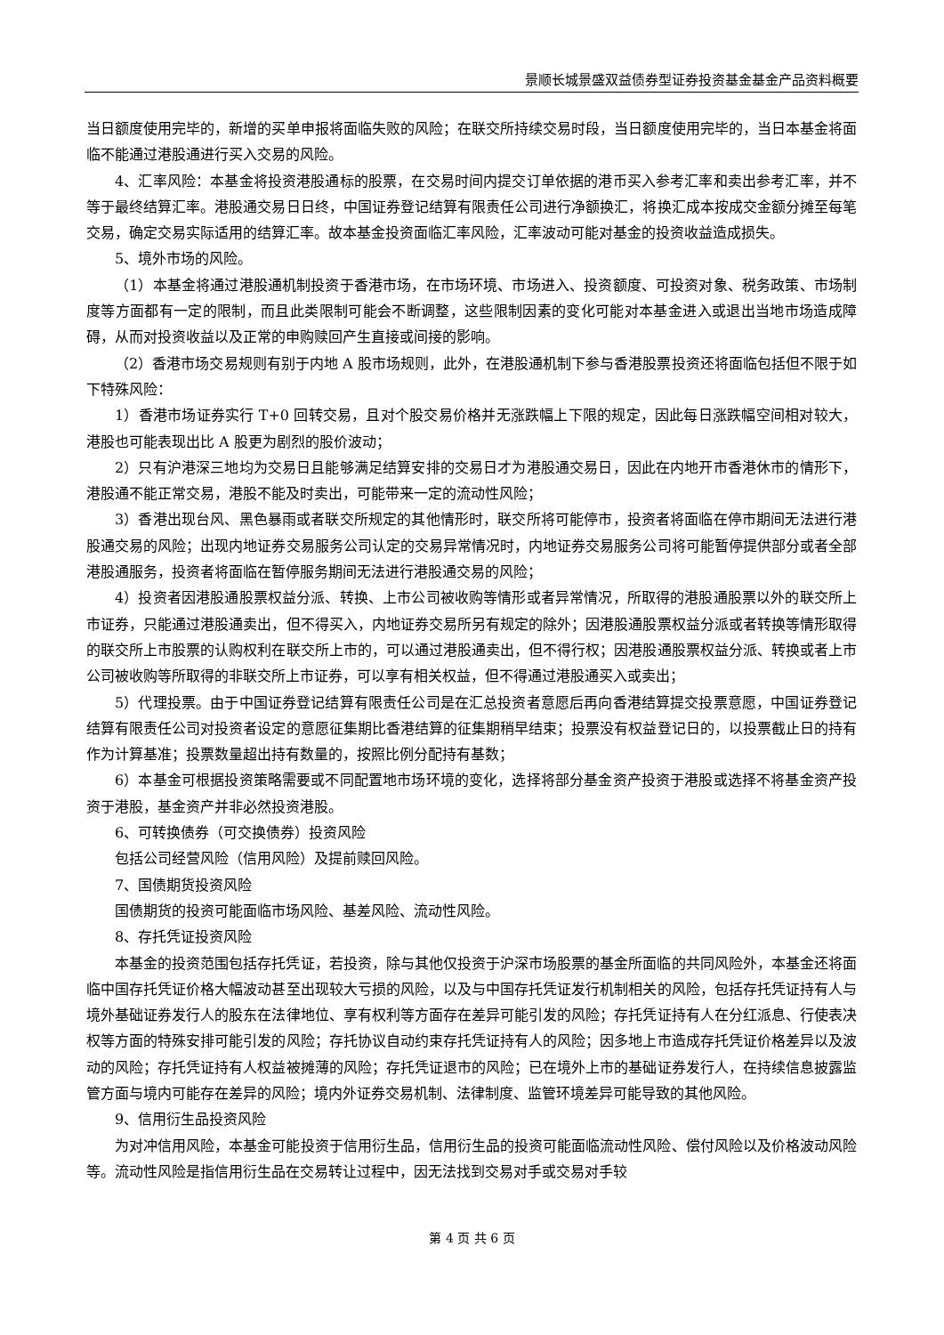景顺长城景盛双益债券型证券投资基金基金产品资料概要
当日额度使用完毕的，新增的买单申报将面临失败的风险；在联交所持续交易时段，当日额度使用完毕的，当日本基金将面临不能通过港股通进行买入交易的风险。
4、汇率风险：本基金将投资港股通标的股票，在交易时间内提交订单依据的港币买入参考汇率和卖出参考汇率，并不等于最终结算汇率。港股通交易日日终，中国证券登记结算有限责任公司进行净额换汇，将换汇成本按成交金额分摊至每笔交易，确定交易实际适用的结算汇率。故本基金投资面临汇率风险，汇率波动可能对基金的投资收益造成损失。
5、境外市场的风险。
（1）本基金将通过港股通机制投资于香港市场，在市场环境、市场进入、投资额度、可投资对象、税务政策、市场制度等方面都有一定的限制，而且此类限制可能会不断调整，这些限制因素的变化可能对本基金进入或退出当地市场造成障碍，从而对投资收益以及正常的申购赎回产生直接或间接的影响。
（2）香港市场交易规则有别于内地 A 股市场规则，此外，在港股通机制下参与香港股票投资还将面临包括但不限于如下特殊风险：
1）香港市场证券实行 T+0 回转交易，且对个股交易价格并无涨跌幅上下限的规定，因此每日涨跌幅空间相对较大，港股也可能表现出比 A 股更为剧烈的股价波动；
2）只有沪港深三地均为交易日且能够满足结算安排的交易日才为港股通交易日，因此在内地开市香港休市的情形下，港股通不能正常交易，港股不能及时卖出，可能带来一定的流动性风险；
3）香港出现台风、黑色暴雨或者联交所规定的其他情形时，联交所将可能停市，投资者将面临在停市期间无法进行港股通交易的风险；出现内地证券交易服务公司认定的交易异常情况时，内地证券交易服务公司将可能暂停提供部分或者全部港股通服务，投资者将面临在暂停服务期间无法进行港股通交易的风险；
4）投资者因港股通股票权益分派、转换、上市公司被收购等情形或者异常情况，所取得的港股通股票以外的联交所上市证券，只能通过港股通卖出，但不得买入，内地证券交易所另有规定的除外；因港股通股票权益分派或者转换等情形取得的联交所上市股票的认购权利在联交所上市的，可以通过港股通卖出，但不得行权；因港股通股票权益分派、转换或者上市公司被收购等所取得的非联交所上市证券，可以享有相关权益，但不得通过港股通买入或卖出；
5）代理投票。由于中国证券登记结算有限责任公司是在汇总投资者意愿后再向香港结算提交投票意愿，中国证券登记结算有限责任公司对投资者设定的意愿征集期比香港结算的征集期稍早结束；投票没有权益登记日的，以投票截止日的持有作为计算基准；投票数量超出持有数量的，按照比例分配持有基数；
6）本基金可根据投资策略需要或不同配置地市场环境的变化，选择将部分基金资产投资于港股或选择不将基金资产投资于港股，基金资产并非必然投资港股。
6、可转换债券（可交换债券）投资风险
包括公司经营风险（信用风险）及提前赎回风险。
7、国债期货投资风险
国债期货的投资可能面临市场风险、基差风险、流动性风险。
8、存托凭证投资风险
本基金的投资范围包括存托凭证，若投资，除与其他仅投资于沪深市场股票的基金所面临的共同风险外，本基金还将面临中国存托凭证价格大幅波动甚至出现较大亏损的风险，以及与中国存托凭证发行机制相关的风险，包括存托凭证持有人与境外基础证券发行人的股东在法律地位、享有权利等方面存在差异可能引发的风险；存托凭证持有人在分红派息、行使表决权等方面的特殊安排可能引发的风险；存托协议自动约束存托凭证持有人的风险；因多地上市造成存托凭证价格差异以及波动的风险；存托凭证持有人权益被摊薄的风险；存托凭证退市的风险；已在境外上市的基础证券发行人，在持续信息披露监管方面与境内可能存在差异的风险；境内外证券交易机制、法律制度、监管环境差异可能导致的其他风险。
9、信用衍生品投资风险
为对冲信用风险，本基金可能投资于信用衍生品，信用衍生品的投资可能面临流动性风险、偿付风险以及价格波动风险等。流动性风险是指信用衍生品在交易转让过程中，因无法找到交易对手或交易对手较
第 4 页 共 6 页